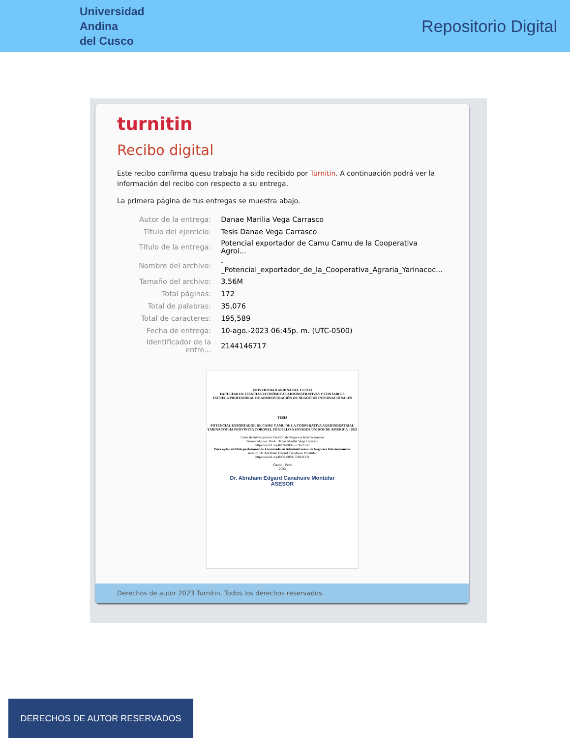Universidad
Andina
del Cusco
Repositorio Digital
turnitin
Recibo digital
Este recibo confirma quesu trabajo ha sido recibido por Turnitin. A continuación podrá ver la información del recibo con respecto a su entrega.
La primera página de tus entregas se muestra abajo.
| Autor de la entrega: | Danae Marilia Vega Carrasco |
| Título del ejercicio: | Tesis Danae Vega Carrasco |
| Título de la entrega: | Potencial exportador de Camu Camu de la Cooperativa Agroi... |
| Nombre del archivo: | -_Potencial_exportador_de_la_Cooperativa_Agraria_Yarinacoc... |
| Tamaño del archivo: | 3.56M |
| Total páginas: | 172 |
| Total de palabras: | 35,076 |
| Total de caracteres: | 195,589 |
| Fecha de entrega: | 10-ago.-2023 06:45p. m. (UTC-0500) |
| Identificador de la entre... | 2144146717 |
UNIVERSIDAD ANDINA DEL CUSCO
FACULTAD DE CIENCIAS ECONÓMICAS ADMINISTRATIVAS Y CONTABLES
ESCUELA PROFESIONAL DE ADMINISTRACIÓN DE NEGOCIOS INTERNACIONALES
TESIS
POTENCIAL EXPORTADOR DE CAMU CAMU DE LA COOPERATIVA AGROINDUSTRIAL YARINACOCHA PROVINCIA CORONEL PORTILLO A ESTADOS UNIDOS DE AMÉRICA - 2021
Línea de investigación: Gestión de Negocios Internacionales
Presentado por: Bach. Danae Marilia Vega Carrasco
https://orcid.org/0009-0006-5750-2126
Para optar al título profesional de Licenciada en Administración de Negocios Internacionales
Asesor: Dr. Abraham Edgard Canahuire Montufar
https://orcid.org/0000-0001-7569-0358
Cusco – Perú
2023
Dr. Abraham Edgard Canahuire Montúfar
ASESOR
Derechos de autor 2023 Turnitin. Todos los derechos reservados.
DERECHOS DE AUTOR RESERVADOS